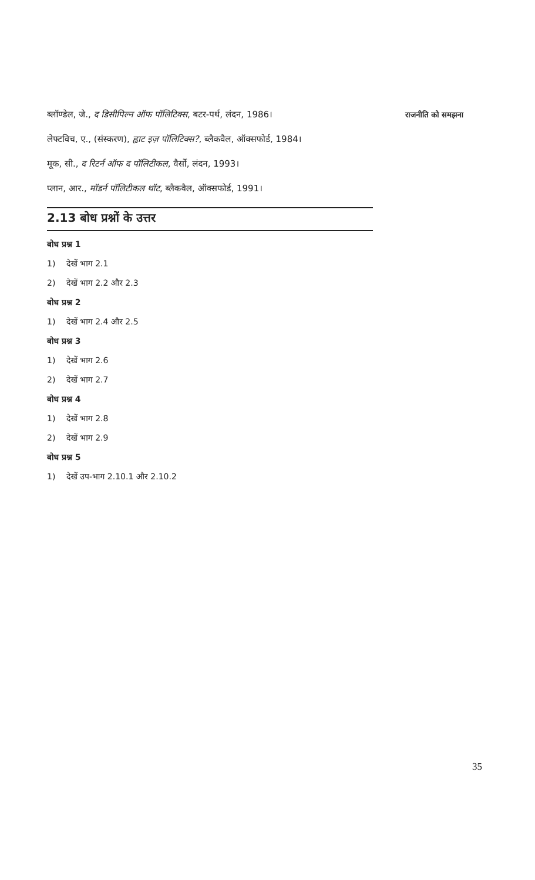राजनीति को समझना
ब्लॉण्डेल, जे., द डिसीपिल्न ऑफ पॉलिटिक्स, बटर-पर्थ, लंदन, 1986।
लेफ्टविच, ए., (संस्करण), ह्वाट इज़ पॉलिटिक्स?, ब्लैकवैल, ऑक्सफोर्ड, 1984।
मूक, सी., द रिटर्न ऑफ द पॉलिटीकल, वैर्सो, लंदन, 1993।
प्लान, आर., मॉडर्न पॉलिटीकल थॉट, ब्लैकवैल, ऑक्सफोर्ड, 1991।
2.13 बोध प्रश्नों के उत्तर
बोध प्रश्न 1
1) देखें भाग 2.1
2) देखें भाग 2.2 और 2.3
बोध प्रश्न 2
1) देखें भाग 2.4 और 2.5
बोध प्रश्न 3
1) देखें भाग 2.6
2) देखें भाग 2.7
बोध प्रश्न 4
1) देखें भाग 2.8
2) देखें भाग 2.9
बोध प्रश्न 5
1) देखें उप-भाग 2.10.1 और 2.10.2
35